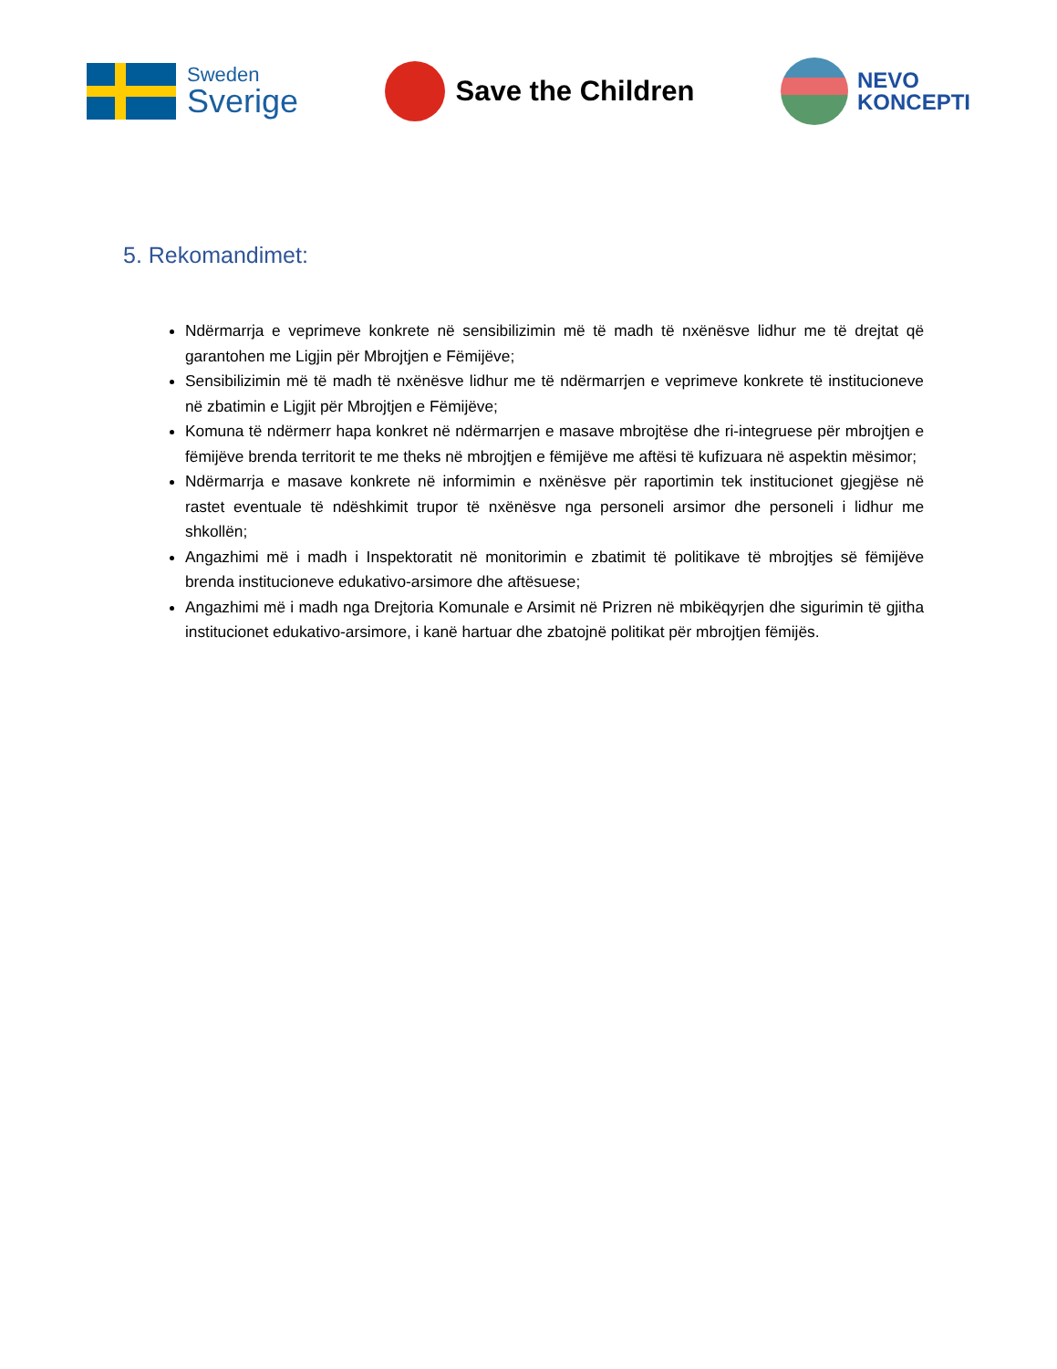Sweden
Sverige
Save the Children
NEVO
KONCEPTI
5. Rekomandimet:
Ndërmarrja e veprimeve konkrete në sensibilizimin më të madh të nxënësve lidhur me të drejtat që garantohen me Ligjin për Mbrojtjen e Fëmijëve;
Sensibilizimin më të madh të nxënësve lidhur me të ndërmarrjen e veprimeve konkrete të institucioneve në zbatimin e Ligjit për Mbrojtjen e Fëmijëve;
Komuna të ndërmerr hapa konkret në ndërmarrjen e masave mbrojtëse dhe ri-integruese për mbrojtjen e fëmijëve brenda territorit te me theks në mbrojtjen e fëmijëve me aftësi të kufizuara në aspektin mësimor;
Ndërmarrja e masave konkrete në informimin e nxënësve për raportimin tek institucionet gjegjëse në rastet eventuale të ndëshkimit trupor të nxënësve nga personeli arsimor dhe personeli i lidhur me shkollën;
Angazhimi më i madh i Inspektoratit në monitorimin e zbatimit të politikave të mbrojtjes së fëmijëve brenda institucioneve edukativo-arsimore dhe aftësuese;
Angazhimi më i madh nga Drejtoria Komunale e Arsimit në Prizren në mbikëqyrjen dhe sigurimin të gjitha institucionet edukativo-arsimore, i kanë hartuar dhe zbatojnë politikat për mbrojtjen fëmijës.